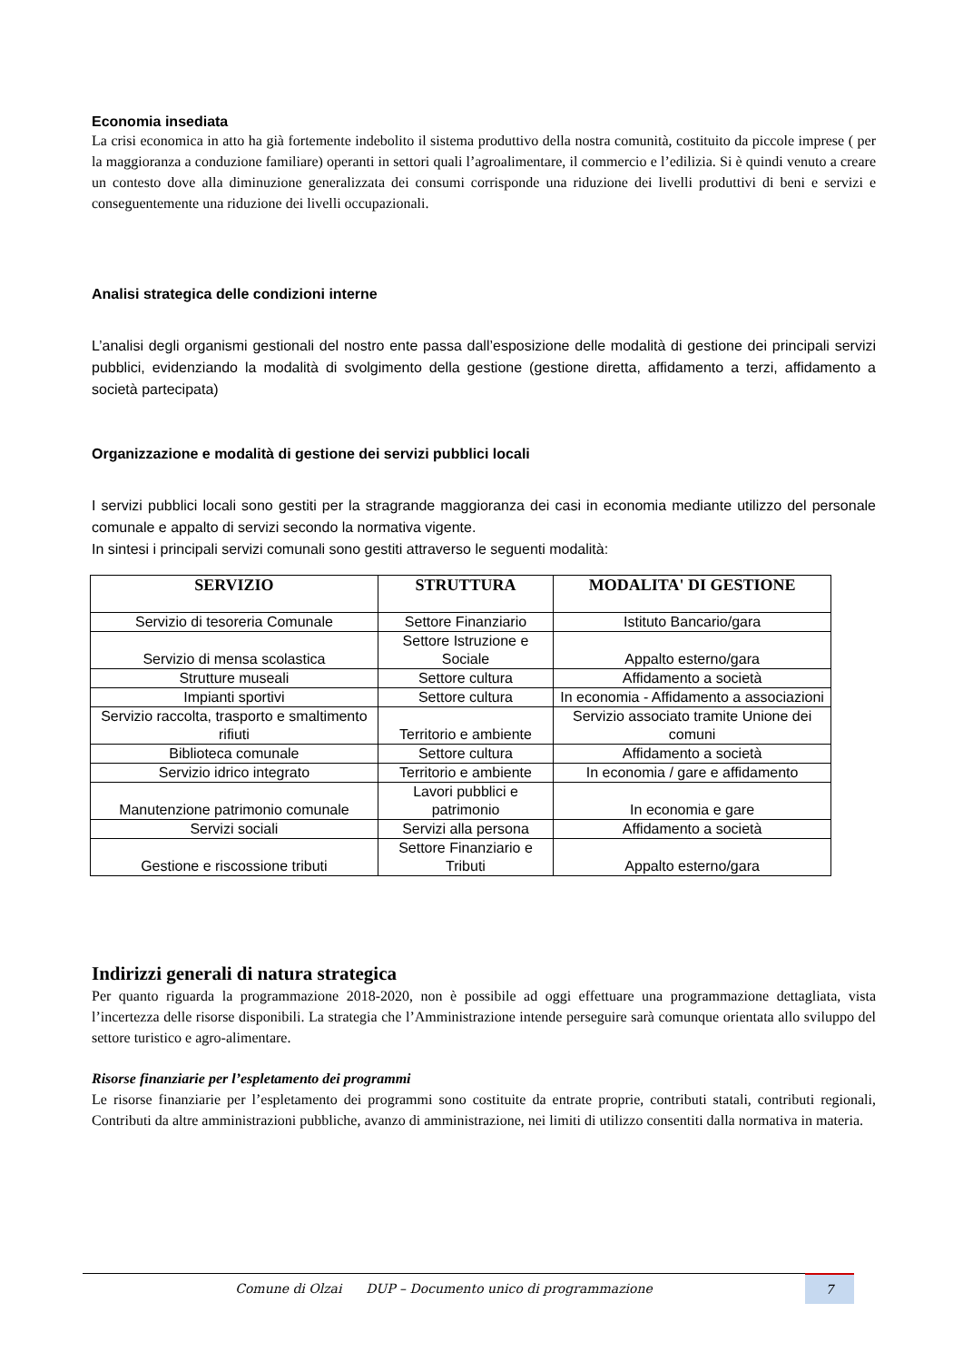Economia insediata
La crisi economica in atto ha già fortemente indebolito il sistema produttivo della nostra comunità, costituito da piccole imprese ( per la maggioranza a conduzione familiare) operanti in settori quali l’agroalimentare, il commercio e l’edilizia. Si è quindi venuto a creare un contesto dove alla diminuzione generalizzata dei consumi corrisponde una riduzione dei livelli produttivi di beni e servizi e conseguentemente una riduzione dei livelli occupazionali.
Analisi strategica delle condizioni interne
L’analisi degli organismi gestionali del nostro ente passa dall’esposizione delle modalità di gestione dei principali servizi pubblici, evidenziando la modalità di svolgimento della gestione (gestione diretta, affidamento a terzi, affidamento a società partecipata)
Organizzazione e modalità di gestione dei servizi pubblici locali
I servizi pubblici locali sono gestiti per la stragrande maggioranza dei casi in economia mediante utilizzo del personale comunale e appalto di servizi secondo la normativa vigente.
In sintesi i principali servizi comunali sono gestiti attraverso le seguenti modalità:
| SERVIZIO | STRUTTURA | MODALITA' DI GESTIONE |
| --- | --- | --- |
| Servizio di tesoreria Comunale | Settore Finanziario | Istituto Bancario/gara |
| Servizio di mensa scolastica | Settore Istruzione e Sociale | Appalto esterno/gara |
| Strutture museali | Settore cultura | Affidamento a società |
| Impianti sportivi | Settore cultura | In economia - Affidamento a associazioni |
| Servizio raccolta, trasporto e smaltimento rifiuti | Territorio e ambiente | Servizio associato tramite Unione dei comuni |
| Biblioteca comunale | Settore cultura | Affidamento a società |
| Servizio idrico integrato | Territorio e ambiente | In economia / gare e affidamento |
| Manutenzione patrimonio comunale | Lavori pubblici e patrimonio | In economia e gare |
| Servizi sociali | Servizi alla persona | Affidamento a società |
| Gestione e riscossione tributi | Settore Finanziario e Tributi | Appalto esterno/gara |
Indirizzi generali di natura strategica
Per quanto riguarda la programmazione 2018-2020, non è possibile ad oggi effettuare una programmazione dettagliata, vista l’incertezza delle risorse disponibili. La strategia che l’Amministrazione intende perseguire sarà comunque orientata allo sviluppo del settore turistico e agro-alimentare.
Risorse finanziarie per l’espletamento dei programmi
Le risorse finanziarie per l’espletamento dei programmi sono costituite da entrate proprie, contributi statali, contributi regionali, Contributi da altre amministrazioni pubbliche, avanzo di amministrazione, nei limiti di utilizzo consentiti dalla normativa in materia.
Comune di Olzai DUP – Documento unico di programmazione
7